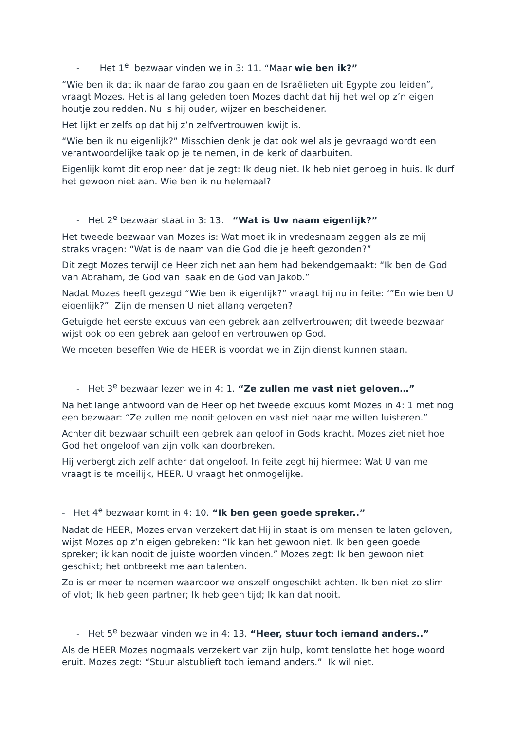- Het 1<sup>e</sup> bezwaar vinden we in 3: 11. “Maar wie ben ik?”
“Wie ben ik dat ik naar de farao zou gaan en de Israëlieten uit Egypte zou leiden”, vraagt Mozes. Het is al lang geleden toen Mozes dacht dat hij het wel op z’n eigen houtje zou redden. Nu is hij ouder, wijzer en bescheidener.
Het lijkt er zelfs op dat hij z’n zelfvertrouwen kwijt is.
“Wie ben ik nu eigenlijk?” Misschien denk je dat ook wel als je gevraagd wordt een verantwoordelijke taak op je te nemen, in de kerk of daarbuiten.
Eigenlijk komt dit erop neer dat je zegt: Ik deug niet. Ik heb niet genoeg in huis. Ik durf het gewoon niet aan. Wie ben ik nu helemaal?
- Het 2<sup>e</sup> bezwaar staat in 3: 13. “Wat is Uw naam eigenlijk?”
Het tweede bezwaar van Mozes is: Wat moet ik in vredesnaam zeggen als ze mij straks vragen: “Wat is de naam van die God die je heeft gezonden?”
Dit zegt Mozes terwijl de Heer zich net aan hem had bekendgemaakt: “Ik ben de God van Abraham, de God van Isaäk en de God van Jakob.”
Nadat Mozes heeft gezegd “Wie ben ik eigenlijk?” vraagt hij nu in feite: ‘”En wie ben U eigenlijk?” Zijn de mensen U niet allang vergeten?
Getuigde het eerste excuus van een gebrek aan zelfvertrouwen; dit tweede bezwaar wijst ook op een gebrek aan geloof en vertrouwen op God.
We moeten beseffen Wie de HEER is voordat we in Zijn dienst kunnen staan.
- Het 3<sup>e</sup> bezwaar lezen we in 4: 1. “Ze zullen me vast niet geloven…”
Na het lange antwoord van de Heer op het tweede excuus komt Mozes in 4: 1 met nog een bezwaar: “Ze zullen me nooit geloven en vast niet naar me willen luisteren.”
Achter dit bezwaar schuilt een gebrek aan geloof in Gods kracht. Mozes ziet niet hoe God het ongeloof van zijn volk kan doorbreken.
Hij verbergt zich zelf achter dat ongeloof. In feite zegt hij hiermee: Wat U van me vraagt is te moeilijk, HEER. U vraagt het onmogelijke.
- Het 4<sup>e</sup> bezwaar komt in 4: 10. “Ik ben geen goede spreker..”
Nadat de HEER, Mozes ervan verzekert dat Hij in staat is om mensen te laten geloven, wijst Mozes op z’n eigen gebreken: “Ik kan het gewoon niet. Ik ben geen goede spreker; ik kan nooit de juiste woorden vinden.” Mozes zegt: Ik ben gewoon niet geschikt; het ontbreekt me aan talenten.
Zo is er meer te noemen waardoor we onszelf ongeschikt achten. Ik ben niet zo slim of vlot; Ik heb geen partner; Ik heb geen tijd; Ik kan dat nooit.
- Het 5<sup>e</sup> bezwaar vinden we in 4: 13. “Heer, stuur toch iemand anders..”
Als de HEER Mozes nogmaals verzekert van zijn hulp, komt tenslotte het hoge woord eruit. Mozes zegt: “Stuur alstublieft toch iemand anders.” Ik wil niet.